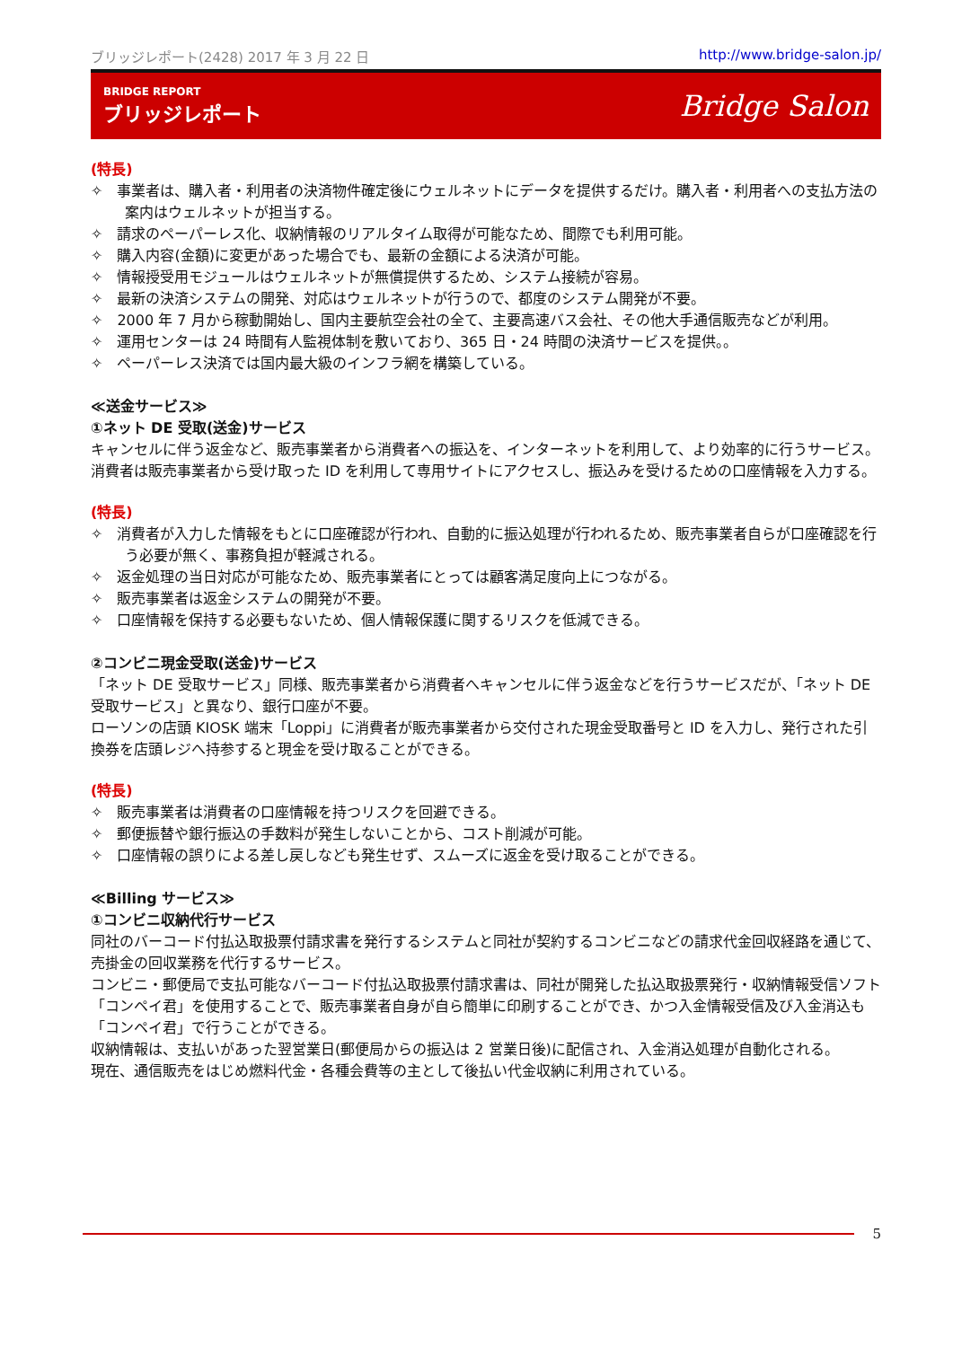ブリッジレポート(2428) 2017 年 3 月 22 日 http://www.bridge-salon.jp/
BRIDGE REPORT
ブリッジレポート
Bridge Salon
(特長)
✧　事業者は、購入者・利用者の決済物件確定後にウェルネットにデータを提供するだけ。購入者・利用者への支払方法の案内はウェルネットが担当する。
✧　請求のペーパーレス化、収納情報のリアルタイム取得が可能なため、間際でも利用可能。
✧　購入内容(金額)に変更があった場合でも、最新の金額による決済が可能。
✧　情報授受用モジュールはウェルネットが無償提供するため、システム接続が容易。
✧　最新の決済システムの開発、対応はウェルネットが行うので、都度のシステム開発が不要。
✧　2000 年 7 月から稼動開始し、国内主要航空会社の全て、主要高速バス会社、その他大手通信販売などが利用。
✧　運用センターは 24 時間有人監視体制を敷いており、365 日・24 時間の決済サービスを提供。。
✧　ペーパーレス決済では国内最大級のインフラ網を構築している。
≪送金サービス≫
①ネット DE 受取(送金)サービス
キャンセルに伴う返金など、販売事業者から消費者への振込を、インターネットを利用して、より効率的に行うサービス。
消費者は販売事業者から受け取った ID を利用して専用サイトにアクセスし、振込みを受けるための口座情報を入力する。
(特長)
✧　消費者が入力した情報をもとに口座確認が行われ、自動的に振込処理が行われるため、販売事業者自らが口座確認を行う必要が無く、事務負担が軽減される。
✧　返金処理の当日対応が可能なため、販売事業者にとっては顧客満足度向上につながる。
✧　販売事業者は返金システムの開発が不要。
✧　口座情報を保持する必要もないため、個人情報保護に関するリスクを低減できる。
②コンビニ現金受取(送金)サービス
「ネット DE 受取サービス」同様、販売事業者から消費者へキャンセルに伴う返金などを行うサービスだが、「ネット DE 受取サービス」と異なり、銀行口座が不要。
ローソンの店頭 KIOSK 端末「Loppi」に消費者が販売事業者から交付された現金受取番号と ID を入力し、発行された引換券を店頭レジへ持参すると現金を受け取ることができる。
(特長)
✧　販売事業者は消費者の口座情報を持つリスクを回避できる。
✧　郵便振替や銀行振込の手数料が発生しないことから、コスト削減が可能。
✧　口座情報の誤りによる差し戻しなども発生せず、スムーズに返金を受け取ることができる。
≪Billing サービス≫
①コンビニ収納代行サービス
同社のバーコード付払込取扱票付請求書を発行するシステムと同社が契約するコンビニなどの請求代金回収経路を通じて、売掛金の回収業務を代行するサービス。
コンビニ・郵便局で支払可能なバーコード付払込取扱票付請求書は、同社が開発した払込取扱票発行・収納情報受信ソフト「コンペイ君」を使用することで、販売事業者自身が自ら簡単に印刷することができ、かつ入金情報受信及び入金消込も「コンペイ君」で行うことができる。
収納情報は、支払いがあった翌営業日(郵便局からの振込は 2 営業日後)に配信され、入金消込処理が自動化される。
現在、通信販売をはじめ燃料代金・各種会費等の主として後払い代金収納に利用されている。
5